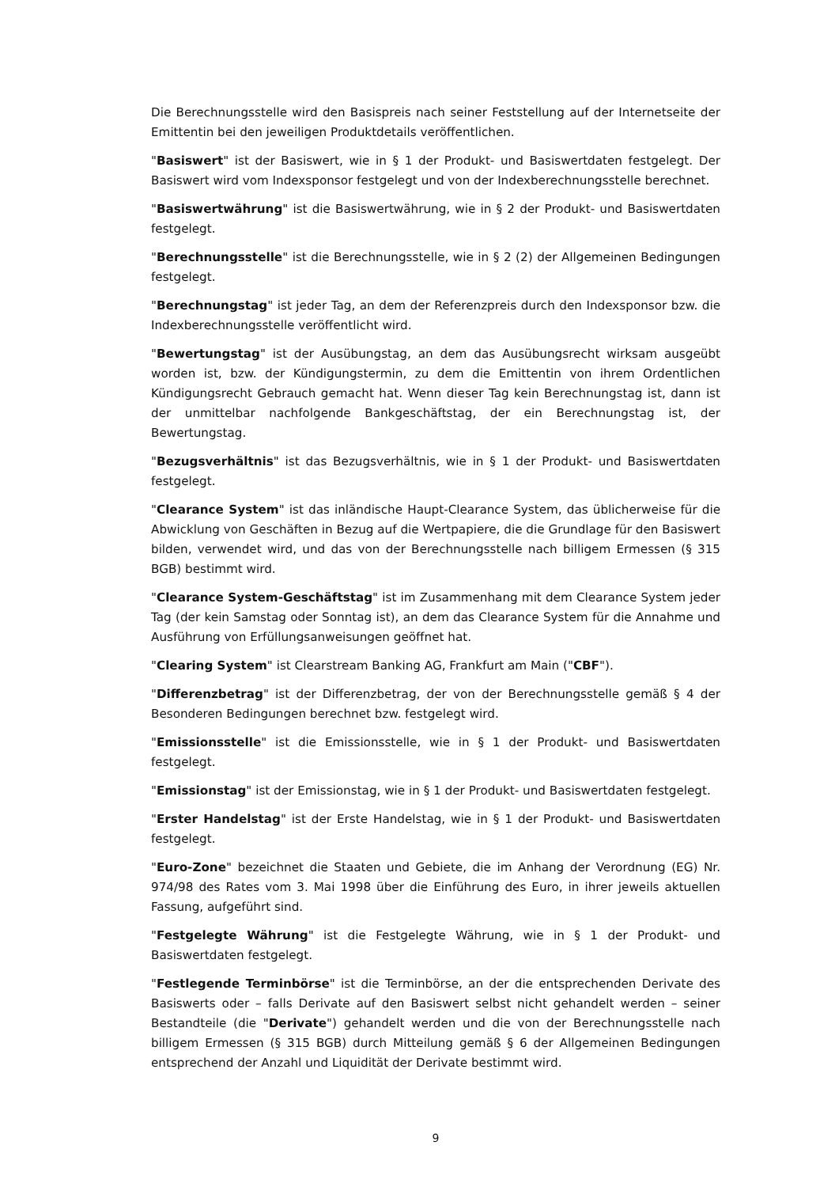Die Berechnungsstelle wird den Basispreis nach seiner Feststellung auf der Internetseite der Emittentin bei den jeweiligen Produktdetails veröffentlichen.
"Basiswert" ist der Basiswert, wie in § 1 der Produkt- und Basiswertdaten festgelegt. Der Basiswert wird vom Indexsponsor festgelegt und von der Indexberechnungsstelle berechnet.
"Basiswertwährung" ist die Basiswertwährung, wie in § 2 der Produkt- und Basiswertdaten festgelegt.
"Berechnungsstelle" ist die Berechnungsstelle, wie in § 2 (2) der Allgemeinen Bedingungen festgelegt.
"Berechnungstag" ist jeder Tag, an dem der Referenzpreis durch den Indexsponsor bzw. die Indexberechnungsstelle veröffentlicht wird.
"Bewertungstag" ist der Ausübungstag, an dem das Ausübungsrecht wirksam ausgeübt worden ist, bzw. der Kündigungstermin, zu dem die Emittentin von ihrem Ordentlichen Kündigungsrecht Gebrauch gemacht hat. Wenn dieser Tag kein Berechnungstag ist, dann ist der unmittelbar nachfolgende Bankgeschäftstag, der ein Berechnungstag ist, der Bewertungstag.
"Bezugsverhältnis" ist das Bezugsverhältnis, wie in § 1 der Produkt- und Basiswertdaten festgelegt.
"Clearance System" ist das inländische Haupt-Clearance System, das üblicherweise für die Abwicklung von Geschäften in Bezug auf die Wertpapiere, die die Grundlage für den Basiswert bilden, verwendet wird, und das von der Berechnungsstelle nach billigem Ermessen (§ 315 BGB) bestimmt wird.
"Clearance System-Geschäftstag" ist im Zusammenhang mit dem Clearance System jeder Tag (der kein Samstag oder Sonntag ist), an dem das Clearance System für die Annahme und Ausführung von Erfüllungsanweisungen geöffnet hat.
"Clearing System" ist Clearstream Banking AG, Frankfurt am Main ("CBF").
"Differenzbetrag" ist der Differenzbetrag, der von der Berechnungsstelle gemäß § 4 der Besonderen Bedingungen berechnet bzw. festgelegt wird.
"Emissionsstelle" ist die Emissionsstelle, wie in § 1 der Produkt- und Basiswertdaten festgelegt.
"Emissionstag" ist der Emissionstag, wie in § 1 der Produkt- und Basiswertdaten festgelegt.
"Erster Handelstag" ist der Erste Handelstag, wie in § 1 der Produkt- und Basiswertdaten festgelegt.
"Euro-Zone" bezeichnet die Staaten und Gebiete, die im Anhang der Verordnung (EG) Nr. 974/98 des Rates vom 3. Mai 1998 über die Einführung des Euro, in ihrer jeweils aktuellen Fassung, aufgeführt sind.
"Festgelegte Währung" ist die Festgelegte Währung, wie in § 1 der Produkt- und Basiswertdaten festgelegt.
"Festlegende Terminbörse" ist die Terminbörse, an der die entsprechenden Derivate des Basiswerts oder – falls Derivate auf den Basiswert selbst nicht gehandelt werden – seiner Bestandteile (die "Derivate") gehandelt werden und die von der Berechnungsstelle nach billigem Ermessen (§ 315 BGB) durch Mitteilung gemäß § 6 der Allgemeinen Bedingungen entsprechend der Anzahl und Liquidität der Derivate bestimmt wird.
9